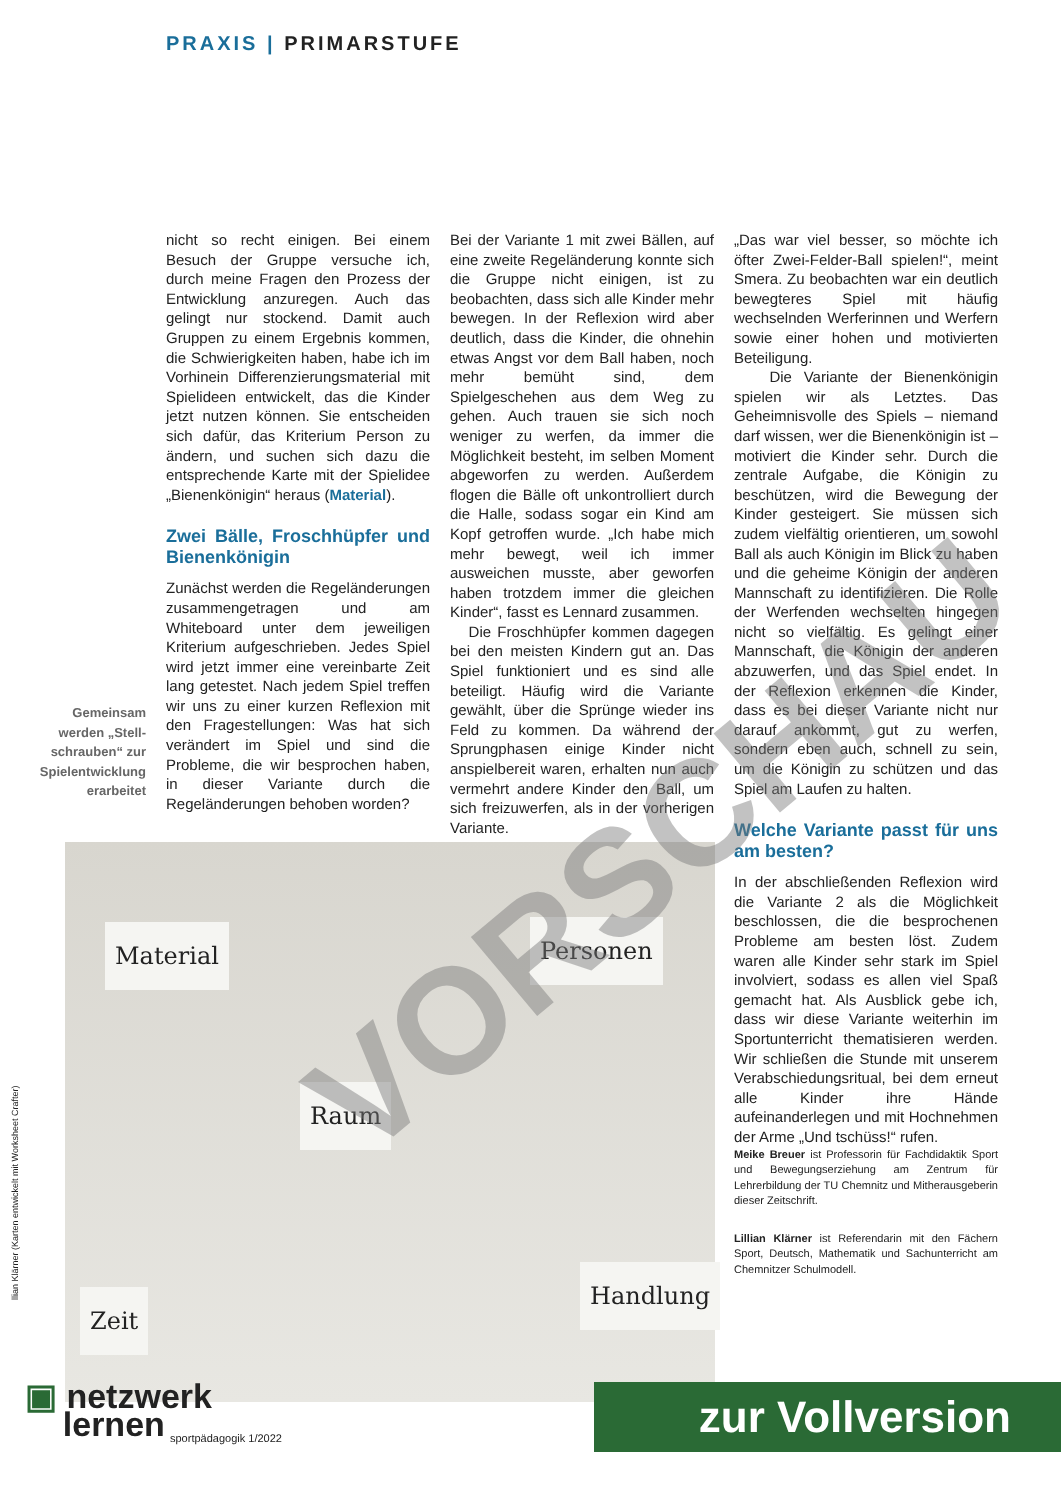PRAXIS | PRIMARSTUFE
Gemeinsam werden „Stell­schrauben“ zur Spielentwicklung erarbeitet
nicht so recht einigen. Bei einem Besuch der Gruppe versuche ich, durch meine Fragen den Prozess der Entwicklung anzuregen. Auch das gelingt nur stockend. Damit auch Gruppen zu einem Ergebnis kommen, die Schwierigkeiten haben, habe ich im Vorhinein Differenzierungsmaterial mit Spielideen entwickelt, das die Kinder jetzt nutzen können. Sie entscheiden sich dafür, das Kriterium Person zu ändern, und suchen sich dazu die entsprechende Karte mit der Spielidee „Bienenkönigin“ heraus (Material).
Zwei Bälle, Froschhüpfer und Bienenkönigin
Zunächst werden die Regeländerungen zusammengetragen und am Whiteboard unter dem jeweiligen Kriterium aufgeschrieben. Jedes Spiel wird jetzt immer eine vereinbarte Zeit lang getestet. Nach jedem Spiel treffen wir uns zu einer kurzen Reflexion mit den Fragestellungen: Was hat sich verändert im Spiel und sind die Probleme, die wir besprochen haben, in dieser Variante durch die Regeländerungen behoben worden?
Bei der Variante 1 mit zwei Bällen, auf eine zweite Regeländerung konnte sich die Gruppe nicht einigen, ist zu beobachten, dass sich alle Kinder mehr bewegen. In der Reflexion wird aber deutlich, dass die Kinder, die ohnehin etwas Angst vor dem Ball haben, noch mehr bemüht sind, dem Spielgeschehen aus dem Weg zu gehen. Auch trauen sie sich noch weniger zu werfen, da immer die Möglichkeit besteht, im selben Moment abgeworfen zu werden. Außerdem flogen die Bälle oft unkontrolliert durch die Halle, sodass sogar ein Kind am Kopf getroffen wurde. „Ich habe mich mehr bewegt, weil ich immer ausweichen musste, aber geworfen haben trotzdem immer die gleichen Kinder“, fasst es Lennard zusammen.
Die Froschhüpfer kommen dagegen bei den meisten Kindern gut an. Das Spiel funktioniert und es sind alle beteiligt. Häufig wird die Variante gewählt, über die Sprünge wieder ins Feld zu kommen. Da während der Sprungphasen einige Kinder nicht anspielbereit waren, erhalten nun auch vermehrt andere Kinder den Ball, um sich freizuwerfen, als in der vorherigen Variante.
„Das war viel besser, so möchte ich öfter Zwei-Felder-Ball spielen!“, meint Smera. Zu beobachten war ein deutlich bewegteres Spiel mit häufig wechselnden Werferinnen und Werfern sowie einer hohen und motivierten Beteiligung.
Die Variante der Bienenkönigin spielen wir als Letztes. Das Geheimnisvolle des Spiels – niemand darf wissen, wer die Bienenkönigin ist – motiviert die Kinder sehr. Durch die zentrale Aufgabe, die Königin zu beschützen, wird die Bewegung der Kinder gesteigert. Sie müssen sich zudem vielfältig orientieren, um sowohl Ball als auch Königin im Blick zu haben und die geheime Königin der anderen Mannschaft zu identifizieren. Die Rolle der Werfenden wechselten hingegen nicht so vielfältig. Es gelingt einer Mannschaft, die Königin der anderen abzuwerfen, und das Spiel endet. In der Reflexion erkennen die Kinder, dass es bei dieser Variante nicht nur darauf ankommt, gut zu werfen, sondern eben auch, schnell zu sein, um die Königin zu schützen und das Spiel am Laufen zu halten.
Welche Variante passt für uns am besten?
In der abschließenden Reflexion wird die Variante 2 als die Möglichkeit beschlossen, die die besprochenen Probleme am besten löst. Zudem waren alle Kinder sehr stark im Spiel involviert, sodass es allen viel Spaß gemacht hat. Als Ausblick gebe ich, dass wir diese Variante weiterhin im Sportunterricht thematisieren werden. Wir schließen die Stunde mit unserem Verabschiedungsritual, bei dem erneut alle Kinder ihre Hände aufeinanderlegen und mit Hochnehmen der Arme „Und tschüss!“ rufen.
Meike Breuer ist Professorin für Fachdidaktik Sport und Bewegungserziehung am Zentrum für Lehrerbildung der TU Chemnitz und Mitherausgeberin dieser Zeitschrift.
Lillian Klärner ist Referendarin mit den Fächern Sport, Deutsch, Mathematik und Sachunterricht am Chemnitzer Schulmodell.
Material Personen
Raum
Zeit
Handlung
llian Klärner (Karten entwickelt mit Worksheet Crafter)
VORSCHAU
▣ netzwerk
lernen
sportpädagogik 1/2022
zur Vollversion